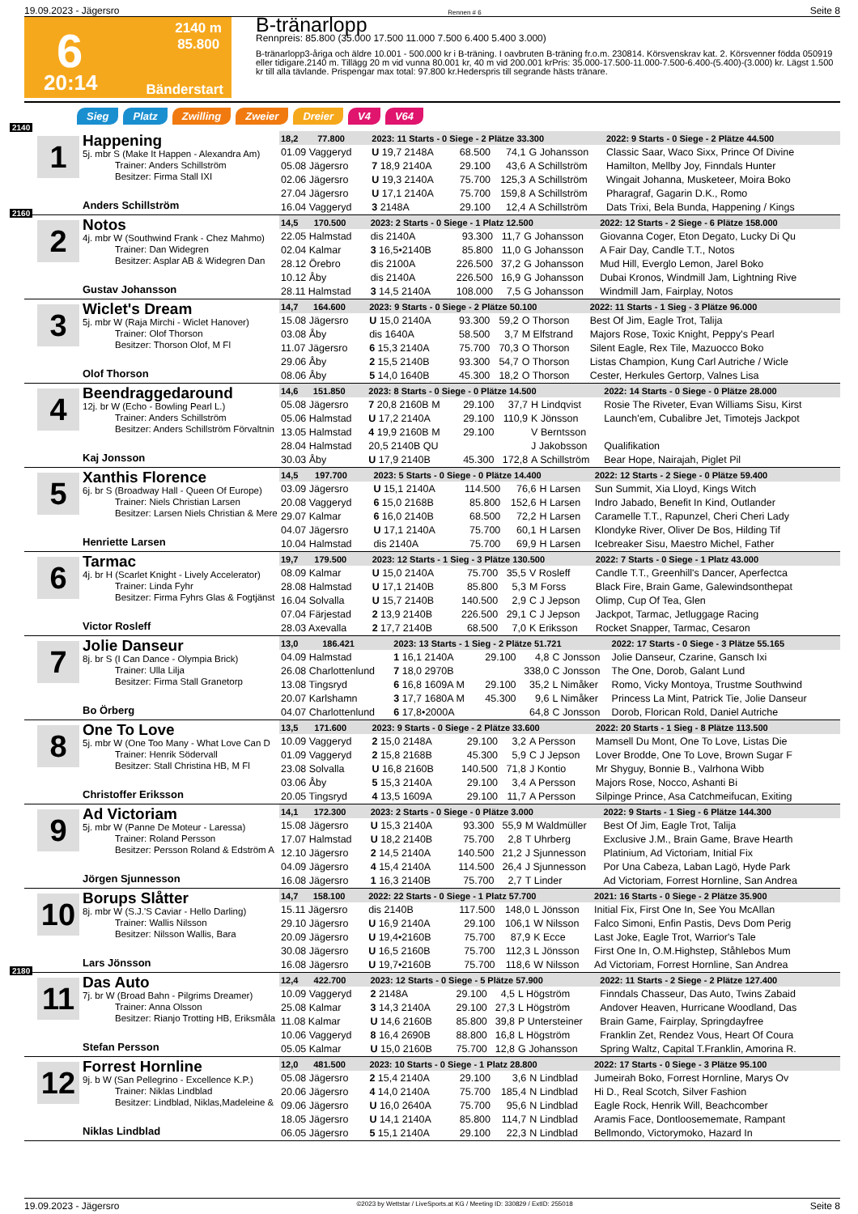19.09.2023 - Jägersro Rennen # 6 Seite 8
6
20:14
2140 m
85.800
Bänderstart
B-tränarlopp
Rennpreis: 85.800 (35.000 17.500 11.000 7.500 6.400 5.400 3.000)
B-tränarlopp3-åriga och äldre 10.001 - 500.000 kr i B-träning. I oavbruten B-träning fr.o.m. 230814. Körsvenskrav kat. 2. Körsvenner födda 050919 eller tidigare.2140 m. Tillägg 20 m vid vunna 80.001 kr, 40 m vid 200.001 krPris: 35.000-17.500-11.000-7.500-6.400-(5.400)-(3.000) kr. Lägst 1.500 kr till alla tävlande. Prispengar max total: 97.800 kr.Hederspris till segrande hästs tränare.
Sieg Platz Zwilling Zweier Dreier V4 V64
2140
1
Happening
5j. mbr S (Make It Happen - Alexandra Am)
Trainer: Anders Schillström
Besitzer: Firma Stall IXI
Anders Schillström
| 18,2 | 77.800 | 2023: 11 Starts - 0 Siege - 2 Plätze 33.300 | | | | 2022: 9 Starts - 0 Siege - 2 Plätze 44.500 |
| --- | --- | --- | --- | --- | --- | --- |
| 01.09 Vaggeryd | | U 19,7 2148A | 68.500 | 74,1 | G Johansson | Classic Saar, Waco Sixx, Prince Of Divine |
| 05.08 Jägersro | | 7 18,9 2140A | 29.100 | 43,6 | A Schillström | Hamilton, Mellby Joy, Finndals Hunter |
| 02.06 Jägersro | | U 19,3 2140A | 75.700 | 125,3 | A Schillström | Wingait Johanna, Musketeer, Moira Boko |
| 27.04 Jägersro | | U 17,1 2140A | 75.700 | 159,8 | A Schillström | Pharagraf, Gagarin D.K., Romo |
| 16.04 Vaggeryd | | 3 2148A | 29.100 | 12,4 | A Schillström | Dats Trixi, Bela Bunda, Happening / Kings |
2160
2
Notos
4j. mbr W (Southwind Frank - Chez Mahmo)
Trainer: Dan Widegren
Besitzer: Asplar AB & Widegren Dan
Gustav Johansson
| 14,5 | 170.500 | 2023: 2 Starts - 0 Siege - 1 Platz 12.500 | | | | 2022: 12 Starts - 2 Siege - 6 Plätze 158.000 |
| --- | --- | --- | --- | --- | --- | --- |
| 22.05 Halmstad | | dis 2140A | 93.300 | 11,7 | G Johansson | Giovanna Coger, Eton Degato, Lucky Di Qu |
| 02.04 Kalmar | | 3 16,5•2140B | 85.800 | 11,0 | G Johansson | A Fair Day, Candle T.T., Notos |
| 28.12 Örebro | | dis 2100A | 226.500 | 37,2 | G Johansson | Mud Hill, Everglo Lemon, Jarel Boko |
| 10.12 Åby | | dis 2140A | 226.500 | 16,9 | G Johansson | Dubai Kronos, Windmill Jam, Lightning Rive |
| 28.11 Halmstad | | 3 14,5 2140A | 108.000 | 7,5 | G Johansson | Windmill Jam, Fairplay, Notos |
3
Wiclet's Dream
5j. mbr W (Raja Mirchi - Wiclet Hanover)
Trainer: Olof Thorson
Besitzer: Thorson Olof, M Fl
Olof Thorson
| 14,7 | 164.600 | 2023: 9 Starts - 0 Siege - 2 Plätze 50.100 | | | | 2022: 11 Starts - 1 Sieg - 3 Plätze 96.000 |
| --- | --- | --- | --- | --- | --- | --- |
| 15.08 Jägersro | | U 15,0 2140A | 93.300 | 59,2 | O Thorson | Best Of Jim, Eagle Trot, Talija |
| 03.08 Åby | | dis 1640A | 58.500 | 3,7 | M Elfstrand | Majors Rose, Toxic Knight, Peppy's Pearl |
| 11.07 Jägersro | | 6 15,3 2140A | 75.700 | 70,3 | O Thorson | Silent Eagle, Rex Tile, Mazuocco Boko |
| 29.06 Åby | | 2 15,5 2140B | 93.300 | 54,7 | O Thorson | Listas Champion, Kung Carl Autriche / Wicle |
| 08.06 Åby | | 5 14,0 1640B | 45.300 | 18,2 | O Thorson | Cester, Herkules Gertorp, Valnes Lisa |
4
Beendraggedaround
12j. br W (Echo - Bowling Pearl L.)
Trainer: Anders Schillström
Besitzer: Anders Schillström Förvaltnin
Kaj Jonsson
| 14,6 | 151.850 | 2023: 8 Starts - 0 Siege - 0 Plätze 14.500 | | | | 2022: 14 Starts - 0 Siege - 0 Plätze 28.000 |
| --- | --- | --- | --- | --- | --- | --- |
| 05.08 Jägersro | | 7 20,8 2160B M | 29.100 | 37,7 | H Lindqvist | Rosie The Riveter, Evan Williams Sisu, Kirst |
| 05.06 Halmstad | | U 17,2 2140A | 29.100 | 110,9 | K Jönsson | Launch'em, Cubalibre Jet, Timotejs Jackpot |
| 13.05 Halmstad | | 4 19,9 2160B M | 29.100 | | V Berntsson | |
| 28.04 Halmstad | | 20,5 2140B QU | | | J Jakobsson | Qualifikation |
| 30.03 Åby | | U 17,9 2140B | 45.300 | 172,8 | A Schillström | Bear Hope, Nairajah, Piglet Pil |
5
Xanthis Florence
6j. br S (Broadway Hall - Queen Of Europe)
Trainer: Niels Christian Larsen
Besitzer: Larsen Niels Christian & Mere
Henriette Larsen
| 14,5 | 197.700 | 2023: 5 Starts - 0 Siege - 0 Plätze 14.400 | | | | 2022: 12 Starts - 2 Siege - 0 Plätze 59.400 |
| --- | --- | --- | --- | --- | --- | --- |
| 03.09 Jägersro | | U 15,1 2140A | 114.500 | 76,6 | H Larsen | Sun Summit, Xia Lloyd, Kings Witch |
| 20.08 Vaggeryd | | 6 15,0 2168B | 85.800 | 152,6 | H Larsen | Indro Jabado, Benefit In Kind, Outlander |
| 29.07 Kalmar | | 6 16,0 2140B | 68.500 | 72,2 | H Larsen | Caramelle T.T., Rapunzel, Cheri Cheri Lady |
| 04.07 Jägersro | | U 17,1 2140A | 75.700 | 60,1 | H Larsen | Klondyke River, Oliver De Bos, Hilding Tif |
| 10.04 Halmstad | | dis 2140A | 75.700 | 69,9 | H Larsen | Icebreaker Sisu, Maestro Michel, Father |
6
Tarmac
4j. br H (Scarlet Knight - Lively Accelerator)
Trainer: Linda Fyhr
Besitzer: Firma Fyhrs Glas & Fogtjänst
Victor Rosleff
| 19,7 | 179.500 | 2023: 12 Starts - 1 Sieg - 3 Plätze 130.500 | | | | 2022: 7 Starts - 0 Siege - 1 Platz 43.000 |
| --- | --- | --- | --- | --- | --- | --- |
| 08.09 Kalmar | | U 15,0 2140A | 75.700 | 35,5 | V Rosleff | Candle T.T., Greenhill's Dancer, Aperfectca |
| 28.08 Halmstad | | U 17,1 2140B | 85.800 | 5,3 | M Forss | Black Fire, Brain Game, Galewindsonthepat |
| 16.04 Solvalla | | U 15,7 2140B | 140.500 | 2,9 | C J Jepson | Olimp, Cup Of Tea, Glen |
| 07.04 Färjestad | | 2 13,9 2140B | 226.500 | 29,1 | C J Jepson | Jackpot, Tarmac, Jetluggage Racing |
| 28.03 Axevalla | | 2 17,7 2140B | 68.500 | 7,0 | K Eriksson | Rocket Snapper, Tarmac, Cesaron |
7
Jolie Danseur
8j. br S (I Can Dance - Olympia Brick)
Trainer: Ulla Lilja
Besitzer: Firma Stall Granetorp
Bo Örberg
| 13,0 | 186.421 | 2023: 13 Starts - 1 Sieg - 2 Plätze 51.721 | | | | 2022: 17 Starts - 0 Siege - 3 Plätze 55.165 |
| --- | --- | --- | --- | --- | --- | --- |
| 04.09 Halmstad | | 1 16,1 2140A | 29.100 | 4,8 | C Jonsson | Jolie Danseur, Czarine, Gansch Ixi |
| 26.08 Charlottenlund | | 7 18,0 2970B | | 338,0 | C Jonsson | The One, Dorob, Galant Lund |
| 13.08 Tingsryd | | 6 16,8 1609A M | 29.100 | 35,2 | L Nimåker | Romo, Vicky Montoya, Trustme Southwind |
| 20.07 Karlshamn | | 3 17,7 1680A M | 45.300 | 9,6 | L Nimåker | Princess La Mint, Patrick Tie, Jolie Danseur |
| 04.07 Charlottenlund | | 6 17,8•2000A | | 64,8 | C Jonsson | Dorob, Florican Rold, Daniel Autriche |
8
One To Love
5j. mbr W (One Too Many - What Love Can D
Trainer: Henrik Södervall
Besitzer: Stall Christina HB, M Fl
Christoffer Eriksson
| 13,5 | 171.600 | 2023: 9 Starts - 0 Siege - 2 Plätze 33.600 | | | | 2022: 20 Starts - 1 Sieg - 8 Plätze 113.500 |
| --- | --- | --- | --- | --- | --- | --- |
| 10.09 Vaggeryd | | 2 15,0 2148A | 29.100 | 3,2 | A Persson | Mamsell Du Mont, One To Love, Listas Die |
| 01.09 Vaggeryd | | 2 15,8 2168B | 45.300 | 5,9 | C J Jepson | Lover Brodde, One To Love, Brown Sugar F |
| 23.08 Solvalla | | U 16,8 2160B | 140.500 | 71,8 | J Kontio | Mr Shyguy, Bonnie B., Valrhona Wibb |
| 03.06 Åby | | 5 15,3 2140A | 29.100 | 3,4 | A Persson | Majors Rose, Nocco, Ashanti Bi |
| 20.05 Tingsryd | | 4 13,5 1609A | 29.100 | 11,7 | A Persson | Silpinge Prince, Asa Catchmeifucan, Exiting |
9
Ad Victoriam
5j. mbr W (Panne De Moteur - Laressa)
Trainer: Roland Persson
Besitzer: Persson Roland & Edström A
Jörgen Sjunnesson
| 14,1 | 172.300 | 2023: 2 Starts - 0 Siege - 0 Plätze 3.000 | | | | 2022: 9 Starts - 1 Sieg - 6 Plätze 144.300 |
| --- | --- | --- | --- | --- | --- | --- |
| 15.08 Jägersro | | U 15,3 2140A | 93.300 | 55,9 | M Waldmüller | Best Of Jim, Eagle Trot, Talija |
| 17.07 Halmstad | | U 18,2 2140B | 75.700 | 2,8 | T Uhrberg | Exclusive J.M., Brain Game, Brave Hearth |
| 12.10 Jägersro | | 2 14,5 2140A | 140.500 | 21,2 | J Sjunnesson | Platinium, Ad Victoriam, Initial Fix |
| 04.09 Jägersro | | 4 15,4 2140A | 114.500 | 26,4 | J Sjunnesson | Por Una Cabeza, Laban Lagö, Hyde Park |
| 16.08 Jägersro | | 1 16,3 2140B | 75.700 | 2,7 | T Linder | Ad Victoriam, Forrest Hornline, San Andrea |
10
Borups Slåtter
8j. mbr W (S.J.'S Caviar - Hello Darling)
Trainer: Wallis Nilsson
Besitzer: Nilsson Wallis, Bara
Lars Jönsson
| 14,7 | 158.100 | 2022: 22 Starts - 0 Siege - 1 Platz 57.700 | | | | 2021: 16 Starts - 0 Siege - 2 Plätze 35.900 |
| --- | --- | --- | --- | --- | --- | --- |
| 15.11 Jägersro | | dis 2140B | 117.500 | 148,0 | L Jönsson | Initial Fix, First One In, See You McAllan |
| 29.10 Jägersro | | U 16,9 2140A | 29.100 | 106,1 | W Nilsson | Falco Simoni, Enfin Pastis, Devs Dom Perig |
| 20.09 Jägersro | | U 19,4•2160B | 75.700 | 87,9 | K Ecce | Last Joke, Eagle Trot, Warrior's Tale |
| 30.08 Jägersro | | U 16,5 2160B | 75.700 | 112,3 | L Jönsson | First One In, O.M.Highstep, Ståhlebos Mum |
| 16.08 Jägersro | | U 19,7•2160B | 75.700 | 118,6 | W Nilsson | Ad Victoriam, Forrest Hornline, San Andrea |
2180
11
Das Auto
7j. br W (Broad Bahn - Pilgrims Dreamer)
Trainer: Anna Olsson
Besitzer: Rianjo Trotting HB, Eriksmåla
Stefan Persson
| 12,4 | 422.700 | 2023: 12 Starts - 0 Siege - 5 Plätze 57.900 | | | | 2022: 11 Starts - 2 Siege - 2 Plätze 127.400 |
| --- | --- | --- | --- | --- | --- | --- |
| 10.09 Vaggeryd | | 2 2148A | 29.100 | 4,5 | L Högström | Finndals Chasseur, Das Auto, Twins Zabaid |
| 25.08 Kalmar | | 3 14,3 2140A | 29.100 | 27,3 | L Högström | Andover Heaven, Hurricane Woodland, Das |
| 11.08 Kalmar | | U 14,6 2160B | 85.800 | 39,8 | P Untersteiner | Brain Game, Fairplay, Springdayfree |
| 10.06 Vaggeryd | | 8 16,4 2690B | 88.800 | 16,8 | L Högström | Franklin Zet, Rendez Vous, Heart Of Coura |
| 05.05 Kalmar | | U 15,0 2160B | 75.700 | 12,8 | G Johansson | Spring Waltz, Capital T.Franklin, Amorina R. |
12
Forrest Hornline
9j. b W (San Pellegrino - Excellence K.P.)
Trainer: Niklas Lindblad
Besitzer: Lindblad, Niklas,Madeleine &
Niklas Lindblad
| 12,0 | 481.500 | 2023: 10 Starts - 0 Siege - 1 Platz 28.800 | | | | 2022: 17 Starts - 0 Siege - 3 Plätze 95.100 |
| --- | --- | --- | --- | --- | --- | --- |
| 05.08 Jägersro | | 2 15,4 2140A | 29.100 | 3,6 | N Lindblad | Jumeirah Boko, Forrest Hornline, Marys Ov |
| 20.06 Jägersro | | 4 14,0 2140A | 75.700 | 185,4 | N Lindblad | Hi D., Real Scotch, Silver Fashion |
| 09.06 Jägersro | | U 16,0 2640A | 75.700 | 95,6 | N Lindblad | Eagle Rock, Henrik Will, Beachcomber |
| 18.05 Jägersro | | U 14,1 2140A | 85.800 | 114,7 | N Lindblad | Aramis Face, Dontloosememate, Rampant |
| 06.05 Jägersro | | 5 15,1 2140A | 29.100 | 22,3 | N Lindblad | Bellmondo, Victorymoko, Hazard In |
19.09.2023 - Jägersro ©2023 by Wettstar / LiveSports.at KG / Meeting ID: 330829 / ExtID: 255018 Seite 8